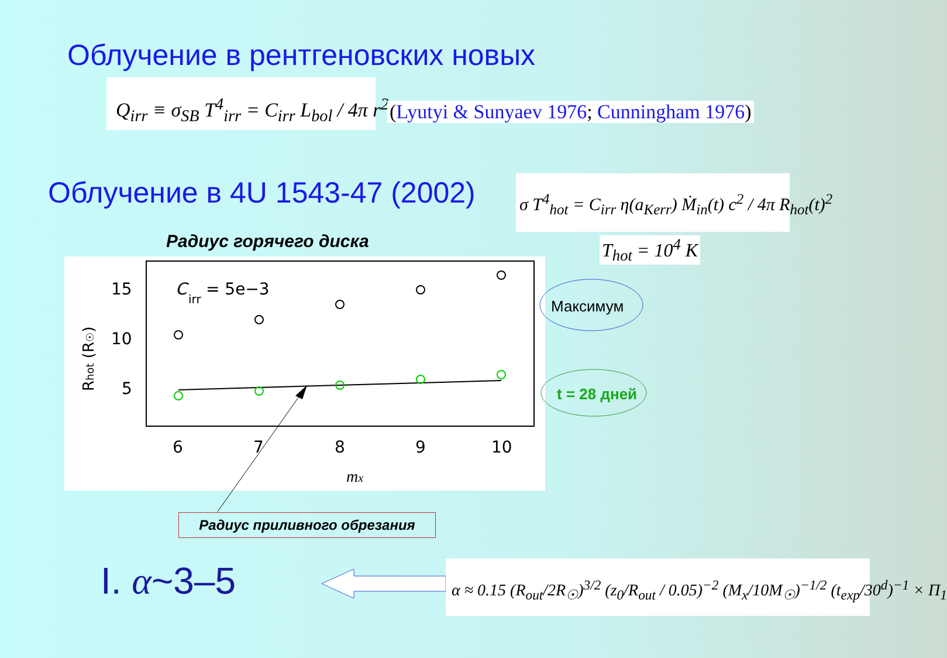Облучение в рентгеновских новых
Q<sub>irr</sub> ≡ σ<sub>SB</sub> T<sup>4</sup><sub>irr</sub> = C<sub>irr</sub> L<sub>bol</sub> / 4π r<sup>2</sup>
(Lyutyi & Sunyaev 1976; Cunningham 1976)
Облучение в 4U 1543-47 (2002) σ T<sup>4</sup><sub>hot</sub> = C<sub>irr</sub> η(a<sub>Kerr</sub>) Ṁ<sub>in</sub>(t) c<sup>2</sup> / 4π R<sub>hot</sub>(t)<sup>2</sup>
T<sub>hot</sub> = 10<sup>4</sup> K
Радиус горячего диска
15
10
5
C
irr
= 5e−3
6
7
8
9
10
mx
Rhot (R☉)
Максимум
t = 28 дней
Радиус приливного обрезания
I. α~3–5 α ≈ 0.15 (R<sub>out</sub>/2R<sub>☉</sub>)<sup>3/2</sup> (z<sub>0</sub>/R<sub>out</sub> / 0.05)<sup>−2</sup> (M<sub>x</sub>/10M<sub>☉</sub>)<sup>−1/2</sup> (t<sub>exp</sub>/30<sup>d</sup>)<sup>−1</sup> × Π<sub>1</sub>